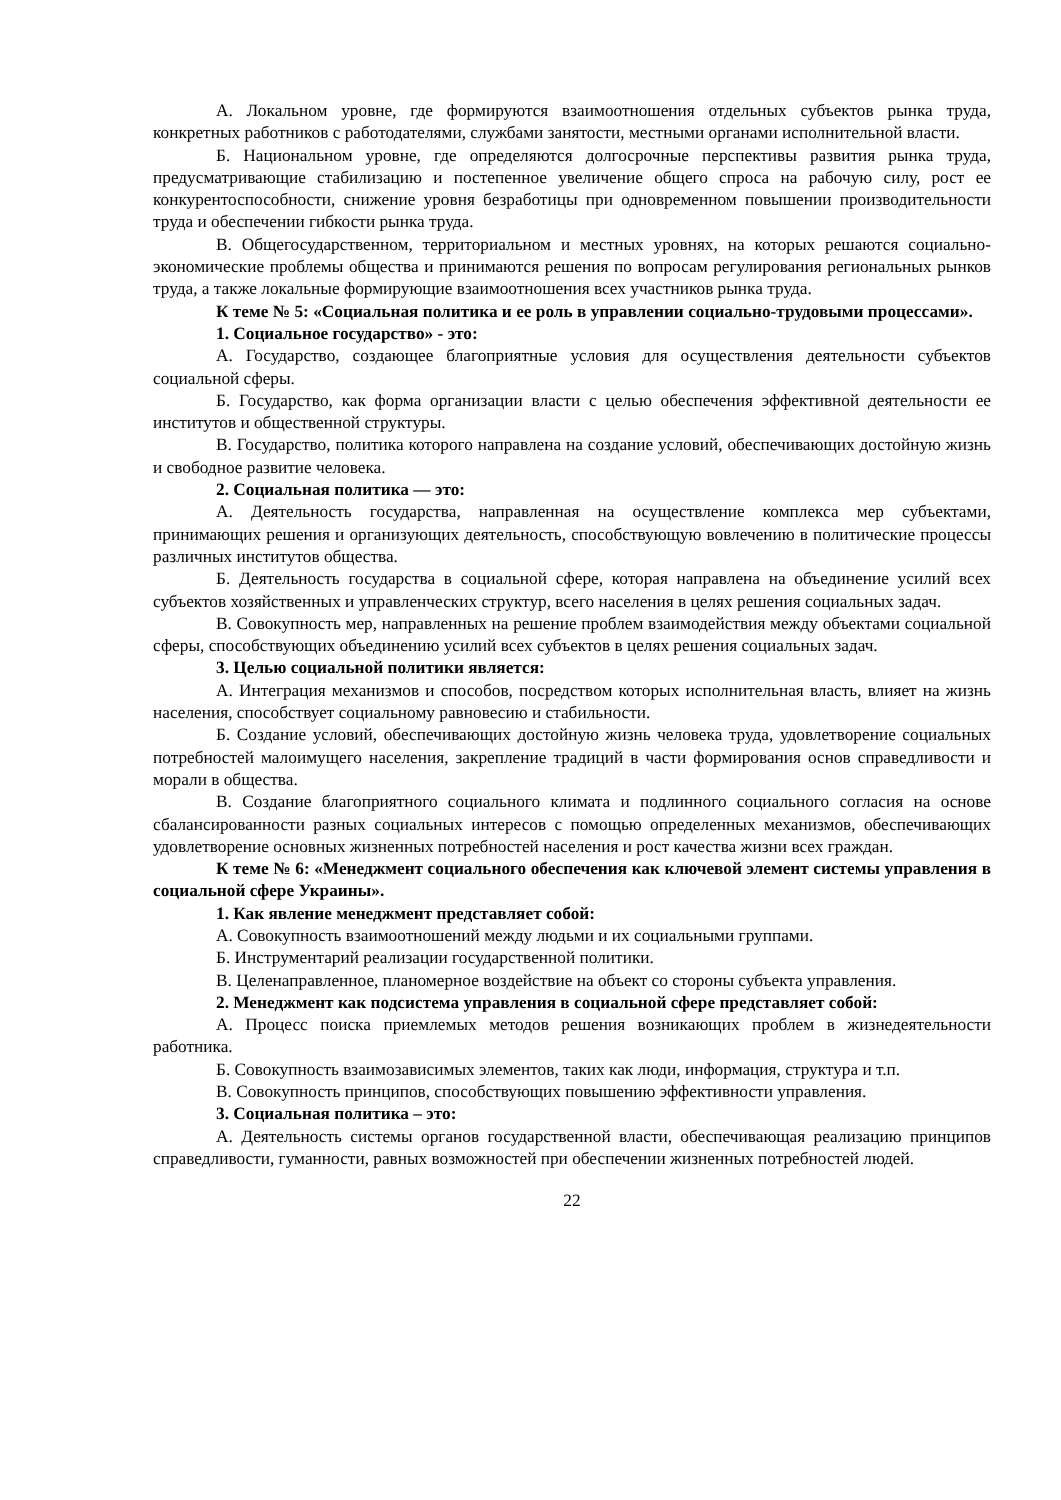А. Локальном уровне, где формируются взаимоотношения отдельных субъектов рынка труда, конкретных работников с работодателями, службами занятости, местными органами исполнительной власти.
Б. Национальном уровне, где определяются долгосрочные перспективы развития рынка труда, предусматривающие стабилизацию и постепенное увеличение общего спроса на рабочую силу, рост ее конкурентоспособности, снижение уровня безработицы при одновременном повышении производительности труда и обеспечении гибкости рынка труда.
В. Общегосударственном, территориальном и местных уровнях, на которых решаются социально-экономические проблемы общества и принимаются решения по вопросам регулирования региональных рынков труда, а также локальные формирующие взаимоотношения всех участников рынка труда.
К теме № 5: «Социальная политика и ее роль в управлении социально-трудовыми процессами».
1. Социальное государство» - это:
А. Государство, создающее благоприятные условия для осуществления деятельности субъектов социальной сферы.
Б. Государство, как форма организации власти с целью обеспечения эффективной деятельности ее институтов и общественной структуры.
В. Государство, политика которого направлена на создание условий, обеспечивающих достойную жизнь и свободное развитие человека.
2. Социальная политика — это:
А. Деятельность государства, направленная на осуществление комплекса мер субъектами, принимающих решения и организующих деятельность, способствующую вовлечению в политические процессы различных институтов общества.
Б. Деятельность государства в социальной сфере, которая направлена на объединение усилий всех субъектов хозяйственных и управленческих структур, всего населения в целях решения социальных задач.
В. Совокупность мер, направленных на решение проблем взаимодействия между объектами социальной сферы, способствующих объединению усилий всех субъектов в целях решения социальных задач.
3. Целью социальной политики является:
А. Интеграция механизмов и способов, посредством которых исполнительная власть, влияет на жизнь населения, способствует социальному равновесию и стабильности.
Б. Создание условий, обеспечивающих достойную жизнь человека труда, удовлетворение социальных потребностей малоимущего населения, закрепление традиций в части формирования основ справедливости и морали в общества.
В. Создание благоприятного социального климата и подлинного социального согласия на основе сбалансированности разных социальных интересов с помощью определенных механизмов, обеспечивающих удовлетворение основных жизненных потребностей населения и рост качества жизни всех граждан.
К теме № 6: «Менеджмент социального обеспечения как ключевой элемент системы управления в социальной сфере Украины».
1. Как явление менеджмент представляет собой:
А. Совокупность взаимоотношений между людьми и их социальными группами.
Б. Инструментарий реализации государственной политики.
В. Целенаправленное, планомерное воздействие на объект со стороны субъекта управления.
2. Менеджмент как подсистема управления в социальной сфере представляет собой:
А. Процесс поиска приемлемых методов решения возникающих проблем в жизнедеятельности работника.
Б. Совокупность взаимозависимых элементов, таких как люди, информация, структура и т.п.
В. Совокупность принципов, способствующих повышению эффективности управления.
3. Социальная политика – это:
А. Деятельность системы органов государственной власти, обеспечивающая реализацию принципов справедливости, гуманности, равных возможностей при обеспечении жизненных потребностей людей.
22